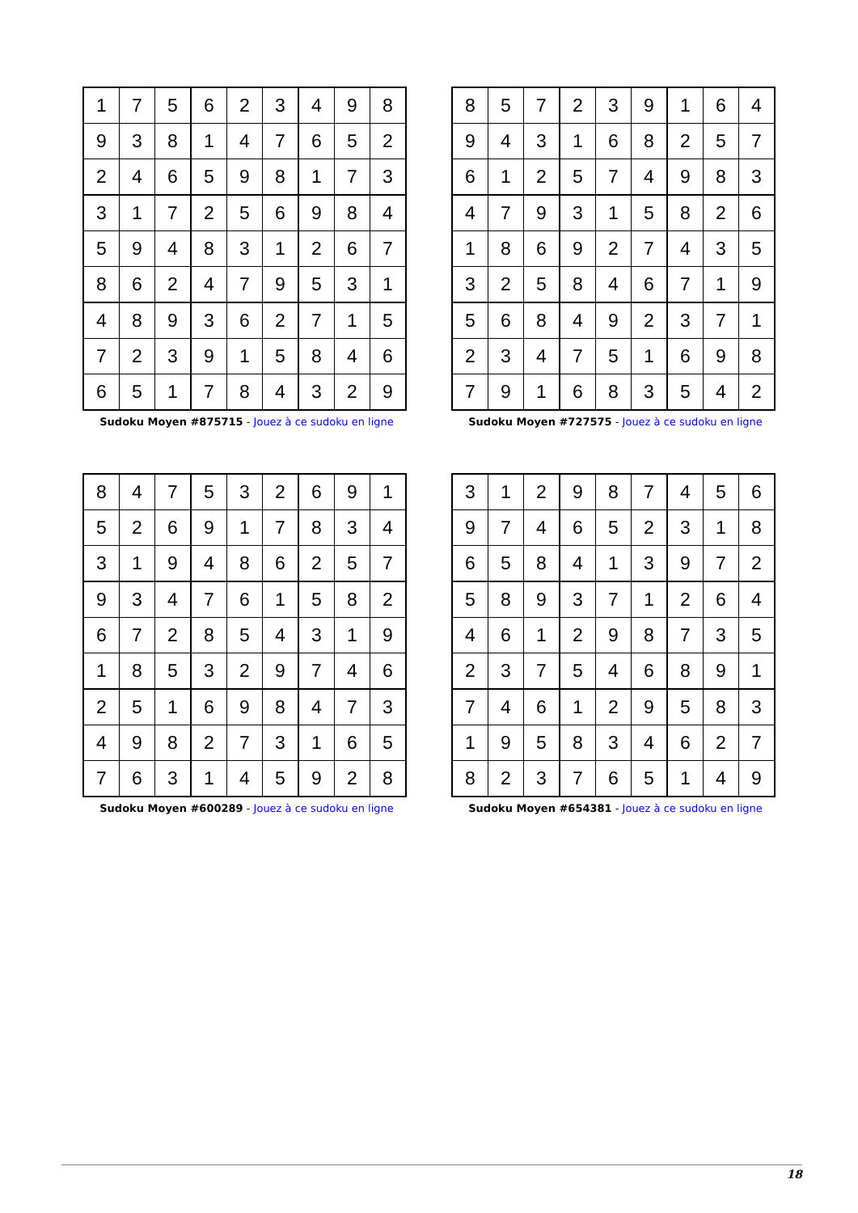| 1 | 7 | 5 | 6 | 2 | 3 | 4 | 9 | 8 |
| 9 | 3 | 8 | 1 | 4 | 7 | 6 | 5 | 2 |
| 2 | 4 | 6 | 5 | 9 | 8 | 1 | 7 | 3 |
| 3 | 1 | 7 | 2 | 5 | 6 | 9 | 8 | 4 |
| 5 | 9 | 4 | 8 | 3 | 1 | 2 | 6 | 7 |
| 8 | 6 | 2 | 4 | 7 | 9 | 5 | 3 | 1 |
| 4 | 8 | 9 | 3 | 6 | 2 | 7 | 1 | 5 |
| 7 | 2 | 3 | 9 | 1 | 5 | 8 | 4 | 6 |
| 6 | 5 | 1 | 7 | 8 | 4 | 3 | 2 | 9 |
Sudoku Moyen #875715 - Jouez à ce sudoku en ligne
| 8 | 5 | 7 | 2 | 3 | 9 | 1 | 6 | 4 |
| 9 | 4 | 3 | 1 | 6 | 8 | 2 | 5 | 7 |
| 6 | 1 | 2 | 5 | 7 | 4 | 9 | 8 | 3 |
| 4 | 7 | 9 | 3 | 1 | 5 | 8 | 2 | 6 |
| 1 | 8 | 6 | 9 | 2 | 7 | 4 | 3 | 5 |
| 3 | 2 | 5 | 8 | 4 | 6 | 7 | 1 | 9 |
| 5 | 6 | 8 | 4 | 9 | 2 | 3 | 7 | 1 |
| 2 | 3 | 4 | 7 | 5 | 1 | 6 | 9 | 8 |
| 7 | 9 | 1 | 6 | 8 | 3 | 5 | 4 | 2 |
Sudoku Moyen #727575 - Jouez à ce sudoku en ligne
| 8 | 4 | 7 | 5 | 3 | 2 | 6 | 9 | 1 |
| 5 | 2 | 6 | 9 | 1 | 7 | 8 | 3 | 4 |
| 3 | 1 | 9 | 4 | 8 | 6 | 2 | 5 | 7 |
| 9 | 3 | 4 | 7 | 6 | 1 | 5 | 8 | 2 |
| 6 | 7 | 2 | 8 | 5 | 4 | 3 | 1 | 9 |
| 1 | 8 | 5 | 3 | 2 | 9 | 7 | 4 | 6 |
| 2 | 5 | 1 | 6 | 9 | 8 | 4 | 7 | 3 |
| 4 | 9 | 8 | 2 | 7 | 3 | 1 | 6 | 5 |
| 7 | 6 | 3 | 1 | 4 | 5 | 9 | 2 | 8 |
Sudoku Moyen #600289 - Jouez à ce sudoku en ligne
| 3 | 1 | 2 | 9 | 8 | 7 | 4 | 5 | 6 |
| 9 | 7 | 4 | 6 | 5 | 2 | 3 | 1 | 8 |
| 6 | 5 | 8 | 4 | 1 | 3 | 9 | 7 | 2 |
| 5 | 8 | 9 | 3 | 7 | 1 | 2 | 6 | 4 |
| 4 | 6 | 1 | 2 | 9 | 8 | 7 | 3 | 5 |
| 2 | 3 | 7 | 5 | 4 | 6 | 8 | 9 | 1 |
| 7 | 4 | 6 | 1 | 2 | 9 | 5 | 8 | 3 |
| 1 | 9 | 5 | 8 | 3 | 4 | 6 | 2 | 7 |
| 8 | 2 | 3 | 7 | 6 | 5 | 1 | 4 | 9 |
Sudoku Moyen #654381 - Jouez à ce sudoku en ligne
18